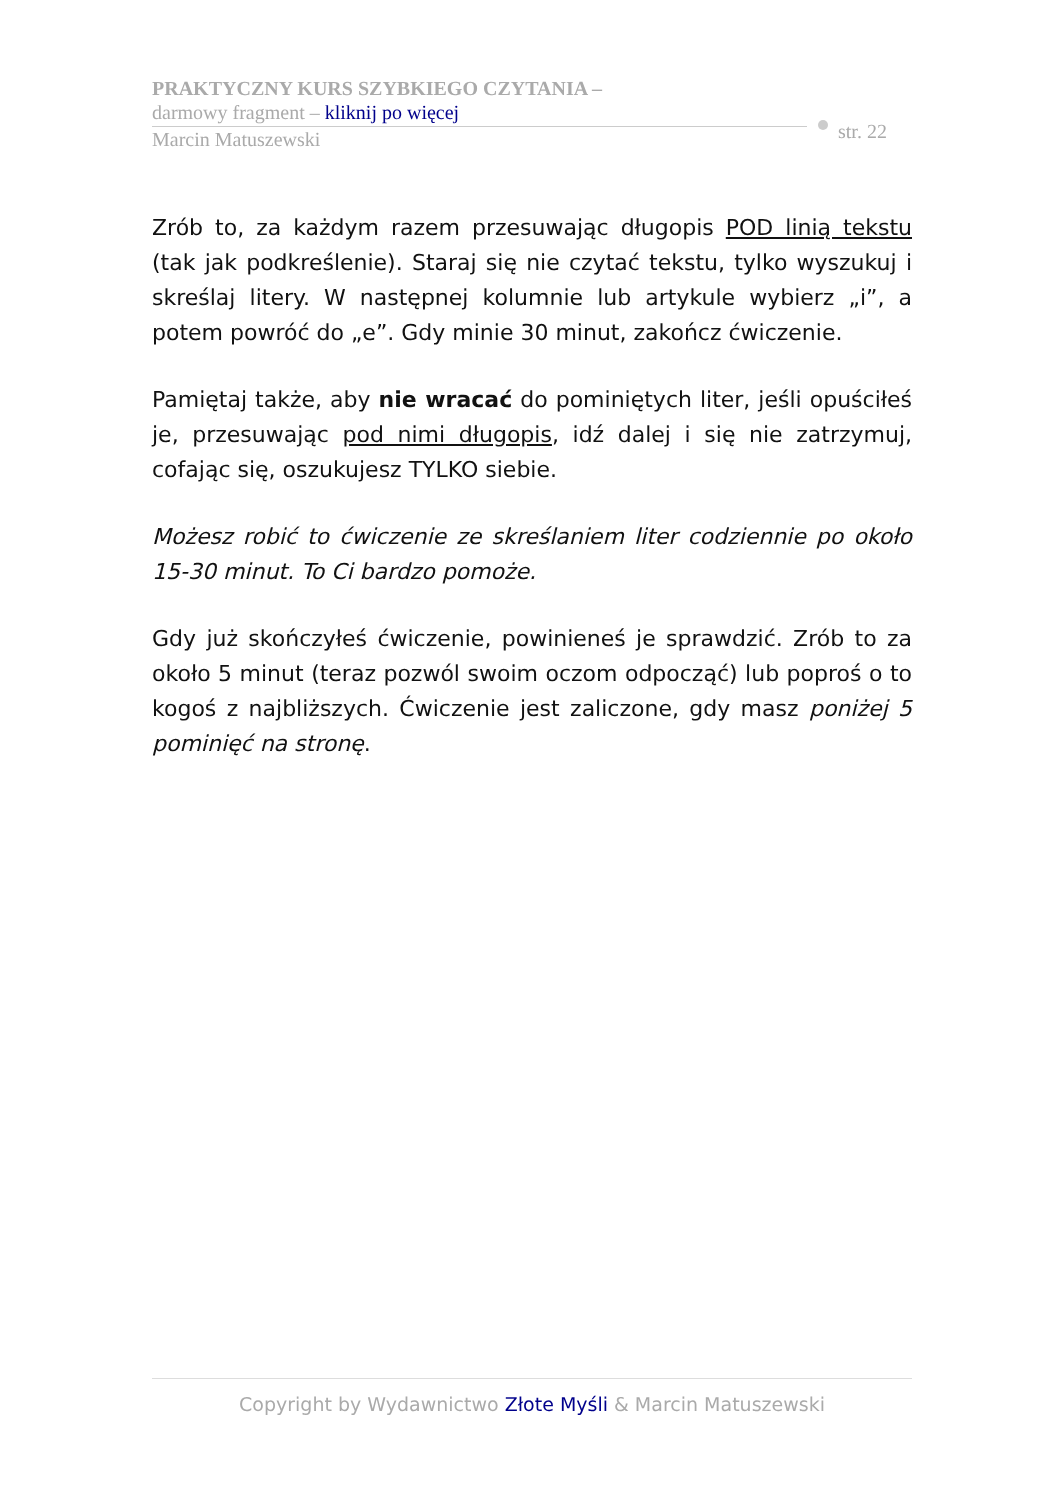PRAKTYCZNY KURS SZYBKIEGO CZYTANIA –
darmowy fragment – kliknij po więcej
Marcin Matuszewski
str. 22
Zrób to, za każdym razem przesuwając długopis POD linią tekstu (tak jak podkreślenie). Staraj się nie czytać tekstu, tylko wyszukuj i skreślaj litery. W następnej kolumnie lub artykule wybierz „i”, a potem powróć do „e”. Gdy minie 30 minut, zakończ ćwiczenie.
Pamiętaj także, aby nie wracać do pominiętych liter, jeśli opuściłeś je, przesuwając pod nimi długopis, idź dalej i się nie zatrzymuj, cofając się, oszukujesz TYLKO siebie.
Możesz robić to ćwiczenie ze skreślaniem liter codziennie po około 15-30 minut. To Ci bardzo pomoże.
Gdy już skończyłeś ćwiczenie, powinieneś je sprawdzić. Zrób to za około 5 minut (teraz pozwól swoim oczom odpocząć) lub poproś o to kogoś z najbliższych. Ćwiczenie jest zaliczone, gdy masz poniżej 5 pominięć na stronę.
Copyright by Wydawnictwo Złote Myśli & Marcin Matuszewski